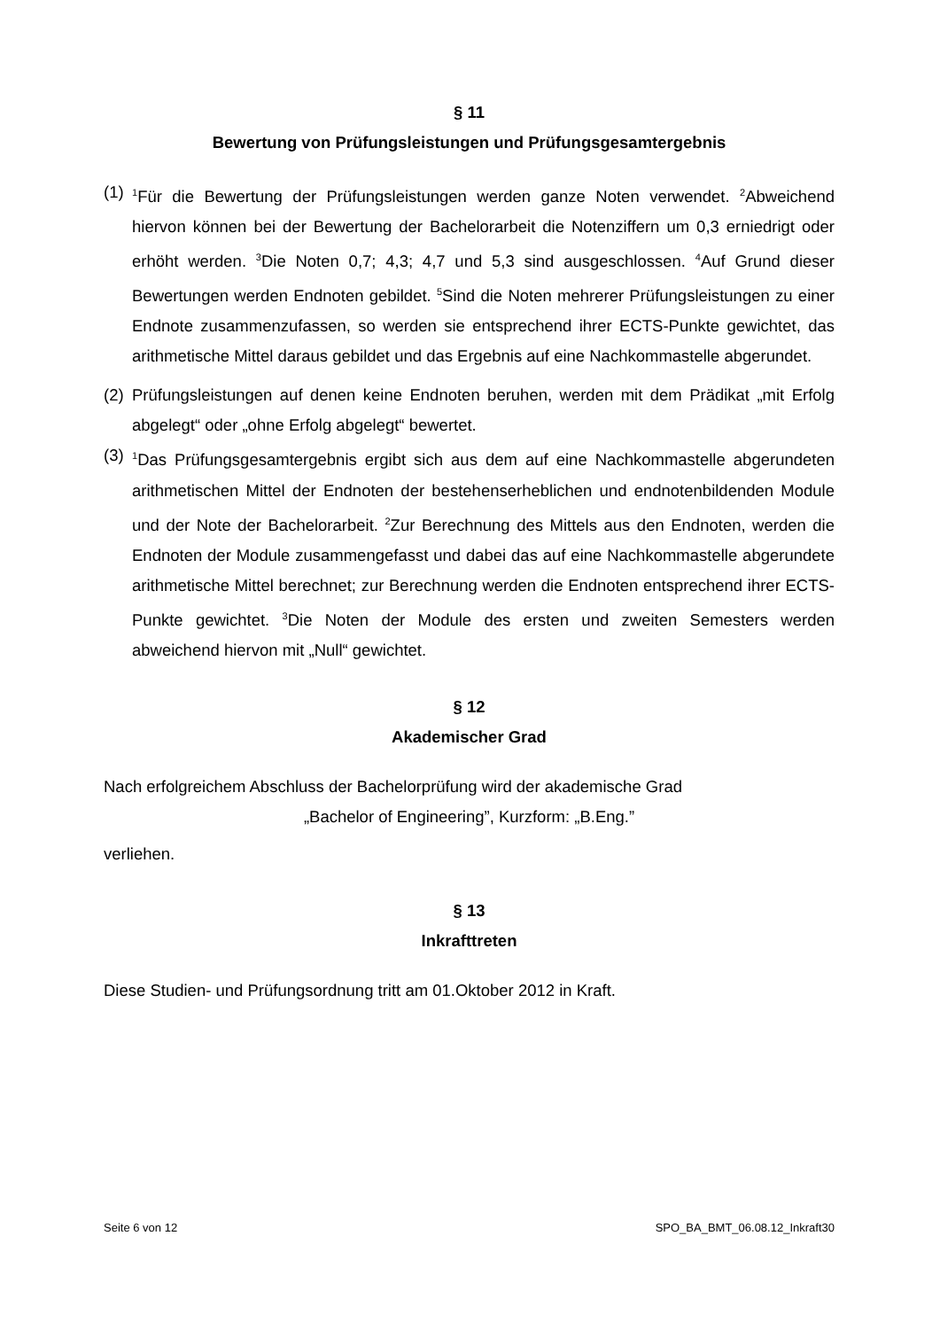§ 11
Bewertung von Prüfungsleistungen und Prüfungsgesamtergebnis
(1) <sup>1</sup>Für die Bewertung der Prüfungsleistungen werden ganze Noten verwendet. <sup>2</sup>Abweichend hiervon können bei der Bewertung der Bachelorarbeit die Notenziffern um 0,3 erniedrigt oder erhöht werden. <sup>3</sup>Die Noten 0,7; 4,3; 4,7 und 5,3 sind ausgeschlossen. <sup>4</sup>Auf Grund dieser Bewertungen werden Endnoten gebildet. <sup>5</sup>Sind die Noten mehrerer Prüfungsleistungen zu einer Endnote zusammenzufassen, so werden sie entsprechend ihrer ECTS-Punkte gewichtet, das arithmetische Mittel daraus gebildet und das Ergebnis auf eine Nachkommastelle abgerundet.
(2) Prüfungsleistungen auf denen keine Endnoten beruhen, werden mit dem Prädikat „mit Erfolg abgelegt“ oder „ohne Erfolg abgelegt“ bewertet.
(3) <sup>1</sup>Das Prüfungsgesamtergebnis ergibt sich aus dem auf eine Nachkommastelle abgerundeten arithmetischen Mittel der Endnoten der bestehenserheblichen und endnotenbildenden Module und der Note der Bachelorarbeit. <sup>2</sup>Zur Berechnung des Mittels aus den Endnoten, werden die Endnoten der Module zusammengefasst und dabei das auf eine Nachkommastelle abgerundete arithmetische Mittel berechnet; zur Berechnung werden die Endnoten entsprechend ihrer ECTS-Punkte gewichtet. <sup>3</sup>Die Noten der Module des ersten und zweiten Semesters werden abweichend hiervon mit „Null“ gewichtet.
§ 12
Akademischer Grad
Nach erfolgreichem Abschluss der Bachelorprüfung wird der akademische Grad
„Bachelor of Engineering”, Kurzform: „B.Eng.”
verliehen.
§ 13
Inkrafttreten
Diese Studien- und Prüfungsordnung tritt am 01.Oktober 2012 in Kraft.
Seite 6 von 12 SPO_BA_BMT_06.08.12_Inkraft30